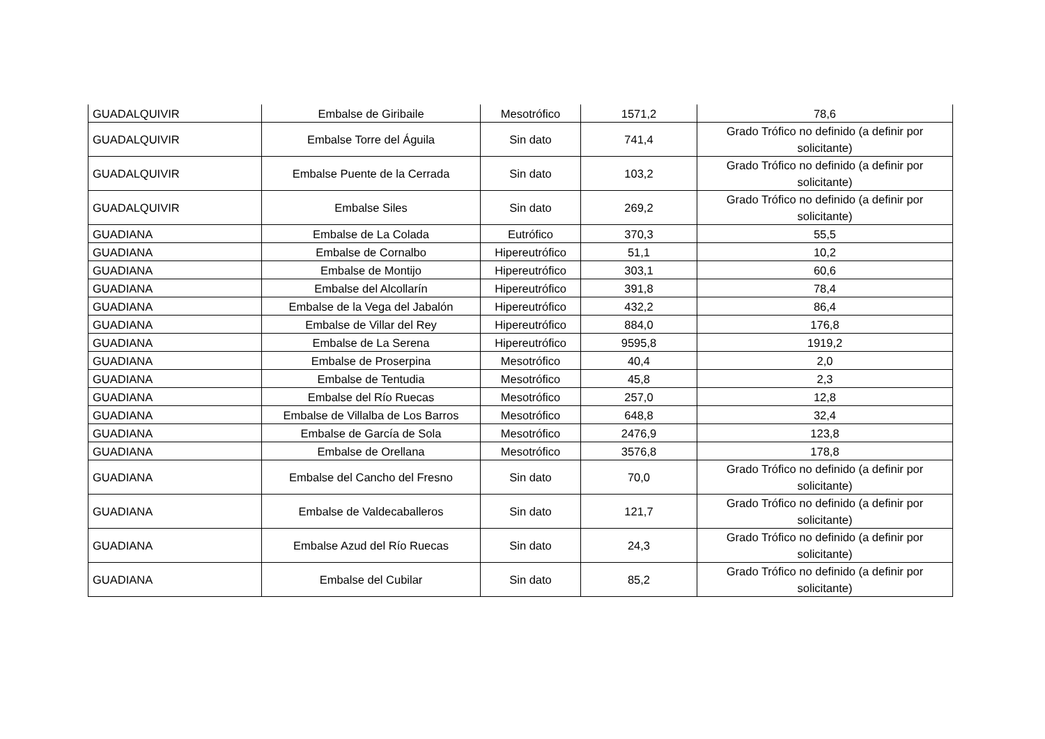| GUADALQUIVIR | Embalse de Giribaile | Mesotrófico | 1571,2 | 78,6 |
| GUADALQUIVIR | Embalse Torre del Águila | Sin dato | 741,4 | Grado Trófico no definido (a definir por solicitante) |
| GUADALQUIVIR | Embalse Puente de la Cerrada | Sin dato | 103,2 | Grado Trófico no definido (a definir por solicitante) |
| GUADALQUIVIR | Embalse Siles | Sin dato | 269,2 | Grado Trófico no definido (a definir por solicitante) |
| GUADIANA | Embalse de La Colada | Eutrófico | 370,3 | 55,5 |
| GUADIANA | Embalse de Cornalbo | Hipereutrófico | 51,1 | 10,2 |
| GUADIANA | Embalse de Montijo | Hipereutrófico | 303,1 | 60,6 |
| GUADIANA | Embalse del Alcollarín | Hipereutrófico | 391,8 | 78,4 |
| GUADIANA | Embalse de la Vega del Jabalón | Hipereutrófico | 432,2 | 86,4 |
| GUADIANA | Embalse de Villar del Rey | Hipereutrófico | 884,0 | 176,8 |
| GUADIANA | Embalse de La Serena | Hipereutrófico | 9595,8 | 1919,2 |
| GUADIANA | Embalse de Proserpina | Mesotrófico | 40,4 | 2,0 |
| GUADIANA | Embalse de Tentudia | Mesotrófico | 45,8 | 2,3 |
| GUADIANA | Embalse del Río Ruecas | Mesotrófico | 257,0 | 12,8 |
| GUADIANA | Embalse de Villalba de Los Barros | Mesotrófico | 648,8 | 32,4 |
| GUADIANA | Embalse de García de Sola | Mesotrófico | 2476,9 | 123,8 |
| GUADIANA | Embalse de Orellana | Mesotrófico | 3576,8 | 178,8 |
| GUADIANA | Embalse del Cancho del Fresno | Sin dato | 70,0 | Grado Trófico no definido (a definir por solicitante) |
| GUADIANA | Embalse de Valdecaballeros | Sin dato | 121,7 | Grado Trófico no definido (a definir por solicitante) |
| GUADIANA | Embalse Azud del Río Ruecas | Sin dato | 24,3 | Grado Trófico no definido (a definir por solicitante) |
| GUADIANA | Embalse del Cubilar | Sin dato | 85,2 | Grado Trófico no definido (a definir por solicitante) |